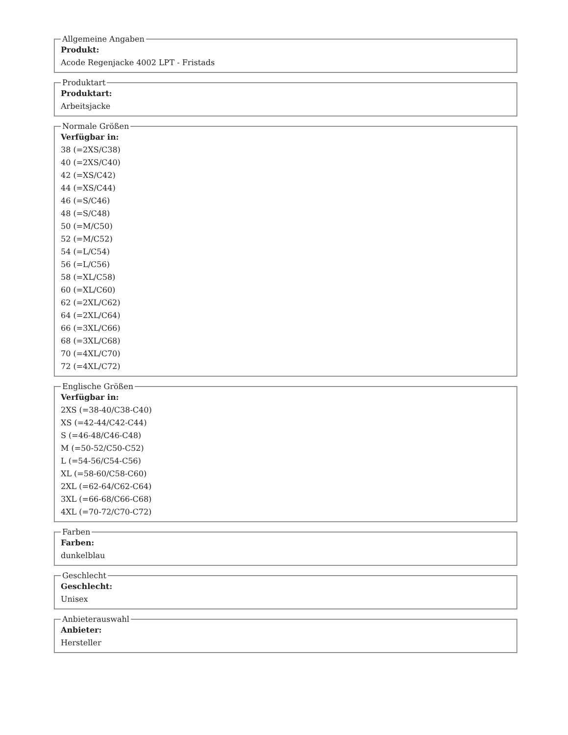Allgemeine Angaben
Produkt:
Acode Regenjacke 4002 LPT - Fristads
Produktart
Produktart:
Arbeitsjacke
Normale Größen
Verfügbar in:
38 (=2XS/C38)
40 (=2XS/C40)
42 (=XS/C42)
44 (=XS/C44)
46 (=S/C46)
48 (=S/C48)
50 (=M/C50)
52 (=M/C52)
54 (=L/C54)
56 (=L/C56)
58 (=XL/C58)
60 (=XL/C60)
62 (=2XL/C62)
64 (=2XL/C64)
66 (=3XL/C66)
68 (=3XL/C68)
70 (=4XL/C70)
72 (=4XL/C72)
Englische Größen
Verfügbar in:
2XS (=38-40/C38-C40)
XS (=42-44/C42-C44)
S (=46-48/C46-C48)
M (=50-52/C50-C52)
L (=54-56/C54-C56)
XL (=58-60/C58-C60)
2XL (=62-64/C62-C64)
3XL (=66-68/C66-C68)
4XL (=70-72/C70-C72)
Farben
Farben:
dunkelblau
Geschlecht
Geschlecht:
Unisex
Anbieterauswahl
Anbieter:
Hersteller